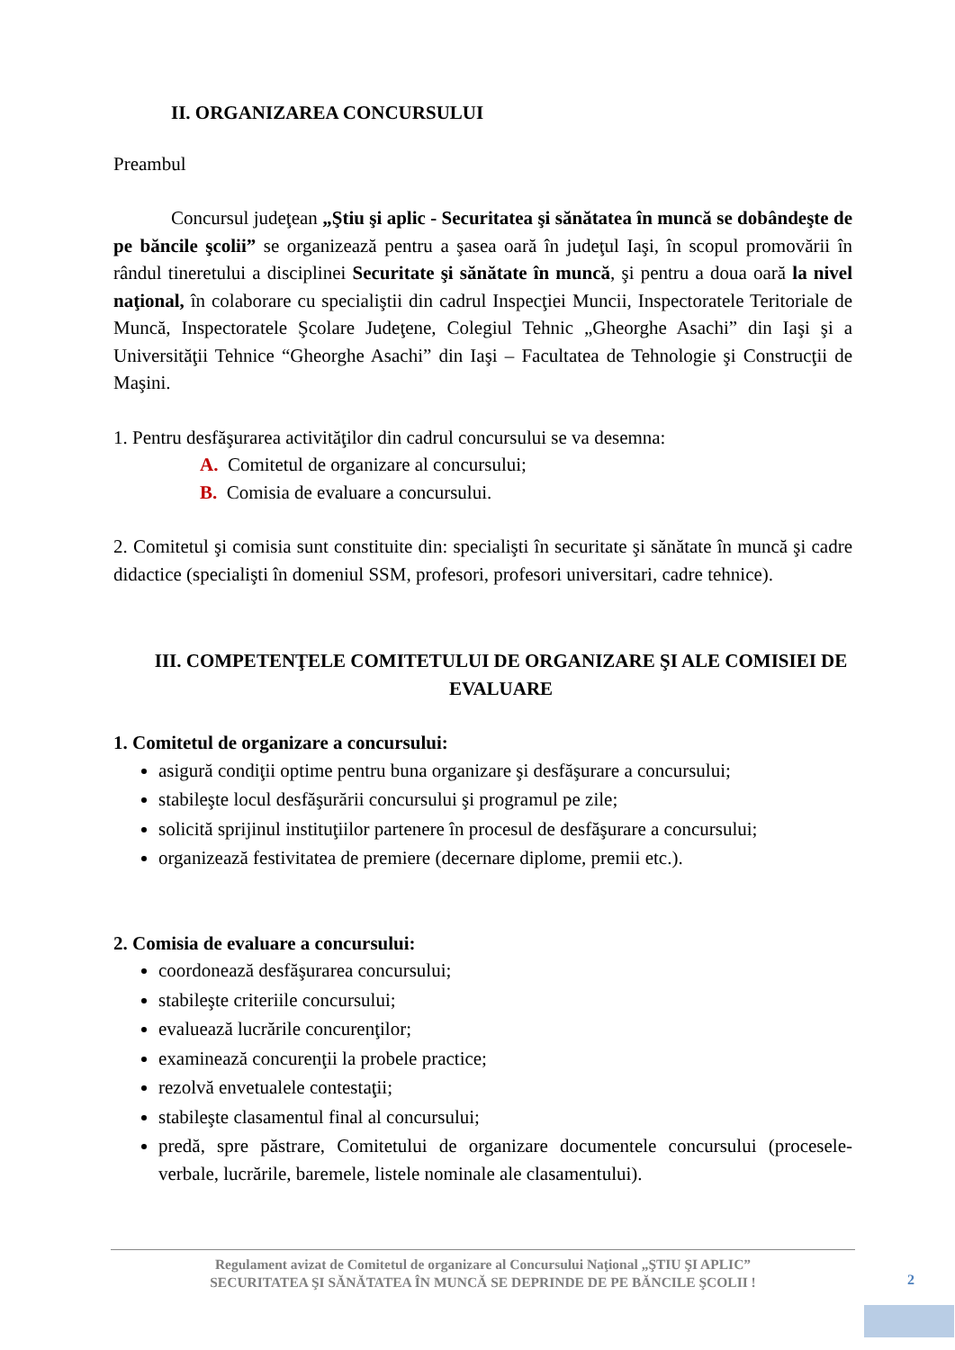II. ORGANIZAREA CONCURSULUI
Preambul
Concursul judeţean „Ştiu şi aplic - Securitatea şi sănătatea în muncă se dobândeşte de pe băncile şcolii” se organizează pentru a şasea oară în judeţul Iaşi, în scopul promovării în rândul tineretului a disciplinei Securitate şi sănătate în muncă, şi pentru a doua oară la nivel naţional, în colaborare cu specialiştii din cadrul Inspecţiei Muncii, Inspectoratele Teritoriale de Muncă, Inspectoratele Şcolare Judeţene, Colegiul Tehnic „Gheorghe Asachi” din Iaşi şi a Universităţii Tehnice “Gheorghe Asachi” din Iaşi – Facultatea de Tehnologie şi Construcţii de Maşini.
1. Pentru desfăşurarea activităţilor din cadrul concursului se va desemna:
A. Comitetul de organizare al concursului;
B. Comisia de evaluare a concursului.
2. Comitetul şi comisia sunt constituite din: specialişti în securitate şi sănătate în muncă şi cadre didactice (specialişti în domeniul SSM, profesori, profesori universitari, cadre tehnice).
III. COMPETENŢELE COMITETULUI DE ORGANIZARE ŞI ALE COMISIEI DE EVALUARE
1. Comitetul de organizare a concursului:
asigură condiţii optime pentru buna organizare şi desfăşurare a concursului;
stabileşte locul desfăşurării concursului şi programul pe zile;
solicită sprijinul instituţiilor partenere în procesul de desfăşurare a concursului;
organizează festivitatea de premiere (decernare diplome, premii etc.).
2. Comisia de evaluare a concursului:
coordonează desfăşurarea concursului;
stabileşte criteriile concursului;
evaluează lucrările concurenţilor;
examinează concurenţii la probele practice;
rezolvă envetualele contestaţii;
stabileşte clasamentul final al concursului;
predă, spre păstrare, Comitetului de organizare documentele concursului (procesele-verbale, lucrările, baremele, listele nominale ale clasamentului).
Regulament avizat de Comitetul de organizare al Concursului Naţional „ŞTIU ŞI APLIC”
SECURITATEA ŞI SĂNĂTATEA ÎN MUNCĂ SE DEPRINDE DE PE BĂNCILE ŞCOLII !
2